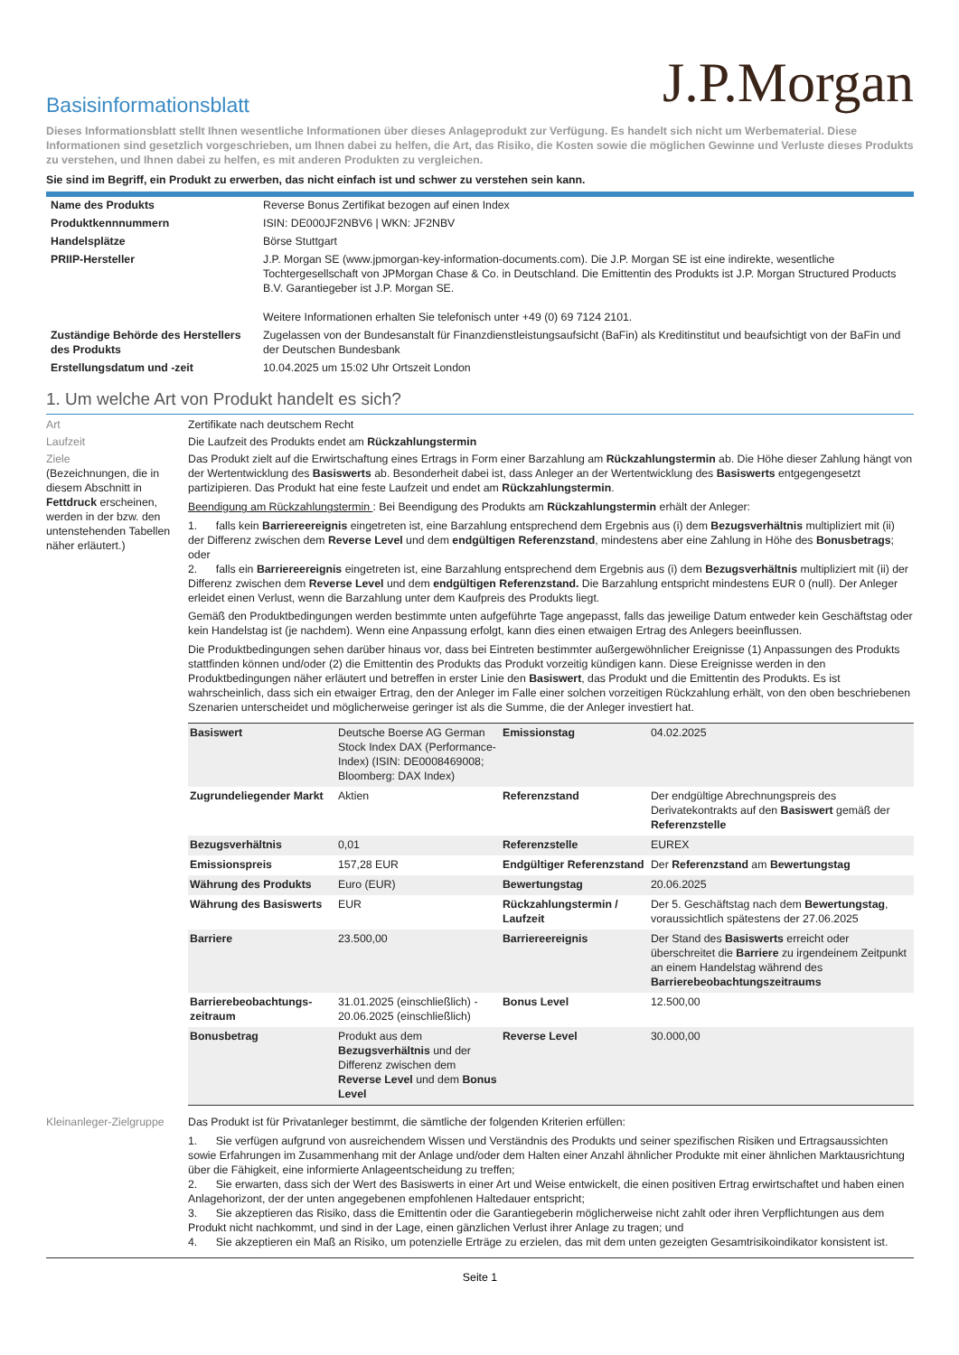J.P.Morgan
Basisinformationsblatt
Dieses Informationsblatt stellt Ihnen wesentliche Informationen über dieses Anlageprodukt zur Verfügung. Es handelt sich nicht um Werbematerial. Diese Informationen sind gesetzlich vorgeschrieben, um Ihnen dabei zu helfen, die Art, das Risiko, die Kosten sowie die möglichen Gewinne und Verluste dieses Produkts zu verstehen, und Ihnen dabei zu helfen, es mit anderen Produkten zu vergleichen.
Sie sind im Begriff, ein Produkt zu erwerben, das nicht einfach ist und schwer zu verstehen sein kann.
| Name des Produkts | Reverse Bonus Zertifikat bezogen auf einen Index |
| Produktkennnummern | ISIN: DE000JF2NBV6 / WKN: JF2NBV |
| Handelsplätze | Börse Stuttgart |
| PRIIP-Hersteller | J.P. Morgan SE (www.jpmorgan-key-information-documents.com). Die J.P. Morgan SE ist eine indirekte, wesentliche Tochtergesellschaft von JPMorgan Chase & Co. in Deutschland. Die Emittentin des Produkts ist J.P. Morgan Structured Products B.V. Garantiegeber ist J.P. Morgan SE. Weitere Informationen erhalten Sie telefonisch unter +49 (0) 69 7124 2101. |
| Zuständige Behörde des Herstellers des Produkts | Zugelassen von der Bundesanstalt für Finanzdienstleistungsaufsicht (BaFin) als Kreditinstitut und beaufsichtigt von der BaFin und der Deutschen Bundesbank |
| Erstellungsdatum und -zeit | 10.04.2025 um 15:02 Uhr Ortszeit London |
1. Um welche Art von Produkt handelt es sich?
Art Zertifikate nach deutschem Recht
Laufzeit Die Laufzeit des Produkts endet am Rückzahlungstermin
Ziele
(Bezeichnungen, die in diesem Abschnitt in Fettdruck erscheinen, werden in der bzw. den untenstehenden Tabellen näher erläutert.)
Das Produkt zielt auf die Erwirtschaftung eines Ertrags in Form einer Barzahlung am Rückzahlungstermin ab. Die Höhe dieser Zahlung hängt von der Wertentwicklung des Basiswerts ab. Besonderheit dabei ist, dass Anleger an der Wertentwicklung des Basiswerts entgegengesetzt partizipieren. Das Produkt hat eine feste Laufzeit und endet am Rückzahlungstermin.
Beendigung am Rückzahlungstermin : Bei Beendigung des Produkts am Rückzahlungstermin erhält der Anleger:
1. falls kein Barriereereignis eingetreten ist, eine Barzahlung entsprechend dem Ergebnis aus (i) dem Bezugsverhältnis multipliziert mit (ii) der Differenz zwischen dem Reverse Level und dem endgültigen Referenzstand, mindestens aber eine Zahlung in Höhe des Bonusbetrags; oder
2. falls ein Barriereereignis eingetreten ist, eine Barzahlung entsprechend dem Ergebnis aus (i) dem Bezugsverhältnis multipliziert mit (ii) der Differenz zwischen dem Reverse Level und dem endgültigen Referenzstand. Die Barzahlung entspricht mindestens EUR 0 (null). Der Anleger erleidet einen Verlust, wenn die Barzahlung unter dem Kaufpreis des Produkts liegt.
Gemäß den Produktbedingungen werden bestimmte unten aufgeführte Tage angepasst, falls das jeweilige Datum entweder kein Geschäftstag oder kein Handelstag ist (je nachdem). Wenn eine Anpassung erfolgt, kann dies einen etwaigen Ertrag des Anlegers beeinflussen.
Die Produktbedingungen sehen darüber hinaus vor, dass bei Eintreten bestimmter außergewöhnlicher Ereignisse (1) Anpassungen des Produkts stattfinden können und/oder (2) die Emittentin des Produkts das Produkt vorzeitig kündigen kann. Diese Ereignisse werden in den Produktbedingungen näher erläutert und betreffen in erster Linie den Basiswert, das Produkt und die Emittentin des Produkts. Es ist wahrscheinlich, dass sich ein etwaiger Ertrag, den der Anleger im Falle einer solchen vorzeitigen Rückzahlung erhält, von den oben beschriebenen Szenarien unterscheidet und möglicherweise geringer ist als die Summe, die der Anleger investiert hat.
| Basiswert | Deutsche Boerse AG German Stock Index DAX (Performance-Index) (ISIN: DE0008469008; Bloomberg: DAX Index) | Emissionstag | 04.02.2025 |
| Zugrundeliegender Markt | Aktien | Referenzstand | Der endgültige Abrechnungspreis des Derivatekontrakts auf den Basiswert gemäß der Referenzstelle |
| Bezugsverhältnis | 0,01 | Referenzstelle | EUREX |
| Emissionspreis | 157,28 EUR | Endgültiger Referenzstand | Der Referenzstand am Bewertungstag |
| Währung des Produkts | Euro (EUR) | Bewertungstag | 20.06.2025 |
| Währung des Basiswerts | EUR | Rückzahlungstermin / Laufzeit | Der 5. Geschäftstag nach dem Bewertungstag , voraussichtlich spätestens der 27.06.2025 |
| Barriere | 23.500,00 | Barriereereignis | Der Stand des Basiswerts erreicht oder überschreitet die Barriere zu irgendeinem Zeitpunkt an einem Handelstag während des Barrierebeobachtungszeitraums |
| Barrierebeobachtungs-zeitraum | 31.01.2025 (einschließlich) - 20.06.2025 (einschließlich) | Bonus Level | 12.500,00 |
| Bonusbetrag | Produkt aus dem Bezugsverhältnis und der Differenz zwischen dem Reverse Level und dem Bonus Level | Reverse Level | 30.000,00 |
Kleinanleger-Zielgruppe
Das Produkt ist für Privatanleger bestimmt, die sämtliche der folgenden Kriterien erfüllen:
1. Sie verfügen aufgrund von ausreichendem Wissen und Verständnis des Produkts und seiner spezifischen Risiken und Ertragsaussichten sowie Erfahrungen im Zusammenhang mit der Anlage und/oder dem Halten einer Anzahl ähnlicher Produkte mit einer ähnlichen Marktausrichtung über die Fähigkeit, eine informierte Anlageentscheidung zu treffen;
2. Sie erwarten, dass sich der Wert des Basiswerts in einer Art und Weise entwickelt, die einen positiven Ertrag erwirtschaftet und haben einen Anlagehorizont, der der unten angegebenen empfohlenen Haltedauer entspricht;
3. Sie akzeptieren das Risiko, dass die Emittentin oder die Garantiegeberin möglicherweise nicht zahlt oder ihren Verpflichtungen aus dem Produkt nicht nachkommt, und sind in der Lage, einen gänzlichen Verlust ihrer Anlage zu tragen; und
4. Sie akzeptieren ein Maß an Risiko, um potenzielle Erträge zu erzielen, das mit dem unten gezeigten Gesamtrisikoindikator konsistent ist.
Seite 1